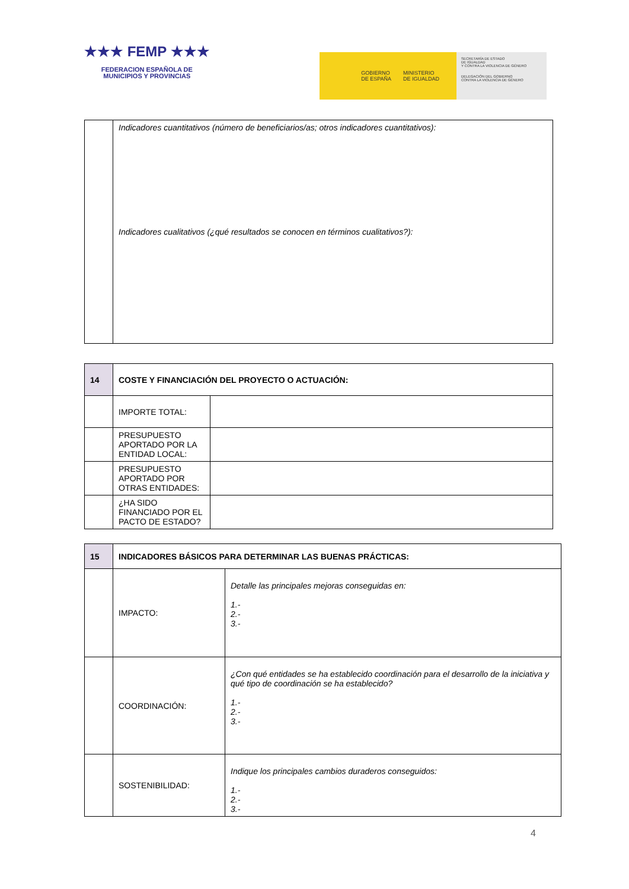★★★ FEMP ★★★
FEDERACION ESPAÑOLA DE
MUNICIPIOS Y PROVINCIAS
GOBIERNO
DE ESPAÑA
MINISTERIO
DE IGUALDAD
SECRETARÍA DE ESTADO
DE IGUALDAD
Y CONTRA LA VIOLENCIA DE GÉNERO
DELEGACIÓN DEL GOBIERNO
CONTRA LA VIOLENCIA DE GÉNERO
| | Indicadores cuantitativos (número de beneficiarios/as; otros indicadores cuantitativos): Indicadores cualitativos (¿qué resultados se conocen en términos cualitativos?): |
| 14 | COSTE Y FINANCIACIÓN DEL PROYECTO O ACTUACIÓN: | |
| | IMPORTE TOTAL: | |
| | PRESUPUESTO APORTADO POR LA ENTIDAD LOCAL: | |
| | PRESUPUESTO APORTADO POR OTRAS ENTIDADES: | |
| | ¿HA SIDO FINANCIADO POR EL PACTO DE ESTADO? | |
| 15 | INDICADORES BÁSICOS PARA DETERMINAR LAS BUENAS PRÁCTICAS: | |
| | IMPACTO: | Detalle las principales mejoras conseguidas en: 1.- 2.- 3.- |
| | COORDINACIÓN: | ¿Con qué entidades se ha establecido coordinación para el desarrollo de la iniciativa y qué tipo de coordinación se ha establecido? 1.- 2.- 3.- |
| | SOSTENIBILIDAD: | Indique los principales cambios duraderos conseguidos: 1.- 2.- 3.- |
4